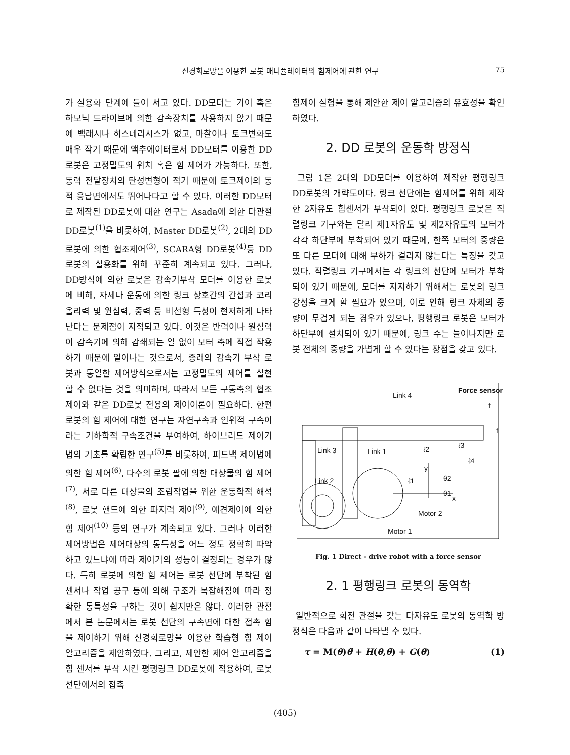신경회로망을 이용한 로봇 매니퓰레이터의 힘제어에 관한 연구 75
가 실용화 단계에 들어 서고 있다. DD모터는 기어 혹은 하모닉 드라이브에 의한 감속장치를 사용하지 않기 때문에 백래시나 히스테리시스가 없고, 마찰이나 토크변화도 매우 작기 때문에 액추에이터로서 DD모터를 이용한 DD로봇은 고정밀도의 위치 혹은 힘 제어가 가능하다. 또한, 동력 전달장치의 탄성변형이 적기 때문에 토크제어의 동적 응답면에서도 뛰어나다고 할 수 있다. 이러한 DD모터로 제작된 DD로봇에 대한 연구는 Asada에 의한 다관절 DD로봇<sup>(1)</sup>을 비롯하여, Master DD로봇<sup>(2)</sup>, 2대의 DD로봇에 의한 협조제어<sup>(3)</sup>, SCARA형 DD로봇<sup>(4)</sup>등 DD로봇의 실용화를 위해 꾸준히 계속되고 있다. 그러나, DD방식에 의한 로봇은 감속기부착 모터를 이용한 로봇에 비해, 자세나 운동에 의한 링크 상호간의 간섭과 코리올리력 및 원심력, 중력 등 비선형 특성이 현저하게 나타난다는 문제점이 지적되고 있다. 이것은 반력이나 원심력이 감속기에 의해 감쇄되는 일 없이 모터 축에 직접 작용하기 때문에 일어나는 것으로서, 종래의 감속기 부착 로봇과 동일한 제어방식으로서는 고정밀도의 제어를 실현할 수 없다는 것을 의미하며, 따라서 모든 구동축의 협조제어와 같은 DD로봇 전용의 제어이론이 필요하다. 한편 로봇의 힘 제어에 대한 연구는 자연구속과 인위적 구속이라는 기하학적 구속조건을 부여하여, 하이브리드 제어기법의 기초를 확립한 연구<sup>(5)</sup>를 비롯하여, 피드백 제어법에 의한 힘 제어<sup>(6)</sup>, 다수의 로봇 팔에 의한 대상물의 힘 제어<sup>(7)</sup>, 서로 다른 대상물의 조립작업을 위한 운동학적 해석<sup>(8)</sup>, 로봇 핸드에 의한 파지력 제어<sup>(9)</sup>, 예견제어에 의한 힘 제어<sup>(10)</sup> 등의 연구가 계속되고 있다. 그러나 이러한 제어방법은 제어대상의 동특성을 어느 정도 정확히 파악하고 있느냐에 따라 제어기의 성능이 결정되는 경우가 많다. 특히 로봇에 의한 힘 제어는 로봇 선단에 부착된 힘 센서나 작업 공구 등에 의해 구조가 복잡해짐에 따라 정확한 동특성을 구하는 것이 쉽지만은 않다. 이러한 관점에서 본 논문에서는 로봇 선단의 구속면에 대한 접촉 힘을 제어하기 위해 신경회로망을 이용한 학습형 힘 제어 알고리즘을 제안하였다. 그리고, 제안한 제어 알고리즘을 힘 센서를 부착 시킨 평행링크 DD로봇에 적용하여, 로봇 선단에서의 접촉
힘제어 실험을 통해 제안한 제어 알고리즘의 유효성을 확인하였다.
2. DD 로봇의 운동학 방정식
그림 1은 2대의 DD모터를 이용하여 제작한 평행링크 DD로봇의 개략도이다. 링크 선단에는 힘제어를 위해 제작한 2자유도 힘센서가 부착되어 있다. 평행링크 로봇은 직렬링크 기구와는 달리 제1자유도 및 제2자유도의 모터가 각각 하단부에 부착되어 있기 때문에, 한쪽 모터의 중량은 또 다른 모터에 대해 부하가 걸리지 않는다는 특징을 갖고 있다. 직렬링크 기구에서는 각 링크의 선단에 모터가 부착되어 있기 때문에, 모터를 지지하기 위해서는 로봇의 링크 강성을 크게 할 필요가 있으며, 이로 인해 링크 자체의 중량이 무겁게 되는 경우가 있으나, 평행링크 로봇은 모터가 하단부에 설치되어 있기 때문에, 링크 수는 늘어나지만 로봇 전체의 중량을 가볍게 할 수 있다는 장점을 갖고 있다.
Link 4
Force sensor
f
f
Link 3
Link 1
Link 2
ℓ2
ℓ3
ℓ4
ℓ1
θ2
θ1
y
x
Motor 2
Motor 1
Fig. 1 Direct - drive robot with a force sensor
2. 1 평행링크 로봇의 동역학
일반적으로 회전 관절을 갖는 다자유도 로봇의 동역학 방정식은 다음과 같이 나타낼 수 있다.
τ = M(θ)θ̈ + H(θ,θ̇) + G(θ) (1)
(405)